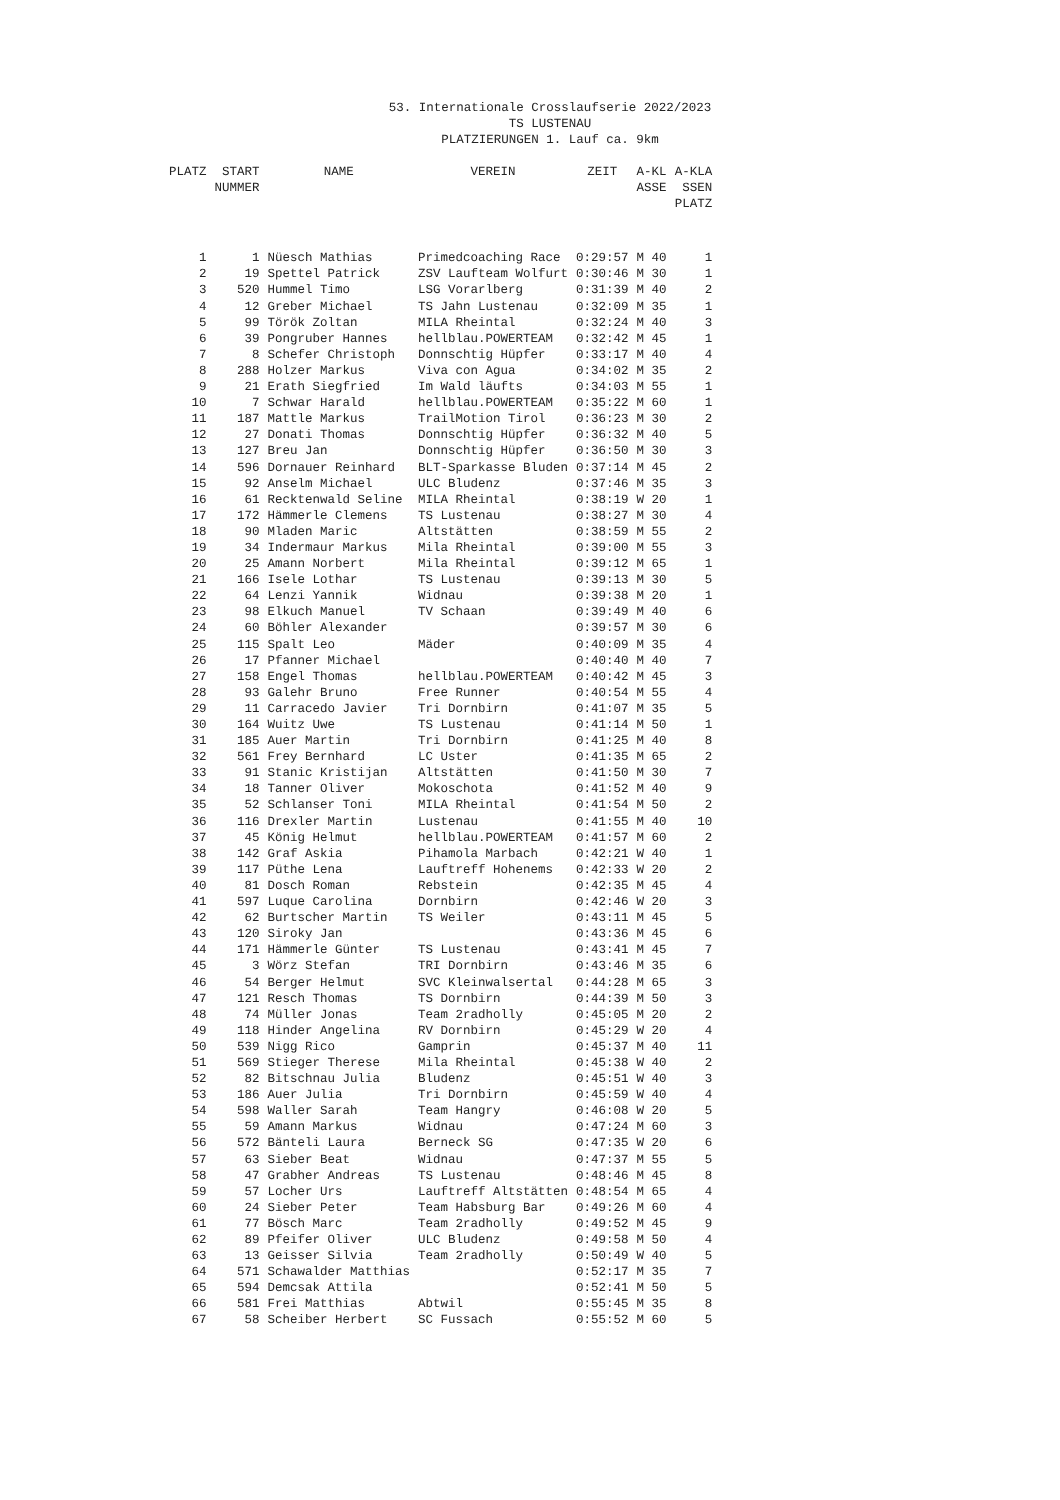53. Internationale Crosslaufserie 2022/2023
TS LUSTENAU
PLATZIERUNGEN 1. Lauf ca. 9km
| PLATZ | START NUMMER | NAME | VEREIN | ZEIT | A-KL ASSE | A-KLA SSEN PLATZ |
| --- | --- | --- | --- | --- | --- | --- |
| 1 | 1 | Nüesch Mathias | Primedcoaching Race | 0:29:57 | M 40 | 1 |
| 2 | 19 | Spettel Patrick | ZSV Laufteam Wolfurt | 0:30:46 | M 30 | 1 |
| 3 | 520 | Hummel Timo | LSG Vorarlberg | 0:31:39 | M 40 | 2 |
| 4 | 12 | Greber Michael | TS Jahn Lustenau | 0:32:09 | M 35 | 1 |
| 5 | 99 | Török Zoltan | MILA Rheintal | 0:32:24 | M 40 | 3 |
| 6 | 39 | Pongruber Hannes | hellblau.POWERTEAM | 0:32:42 | M 45 | 1 |
| 7 | 8 | Schefer Christoph | Donnschtig Hüpfer | 0:33:17 | M 40 | 4 |
| 8 | 288 | Holzer Markus | Viva con Agua | 0:34:02 | M 35 | 2 |
| 9 | 21 | Erath Siegfried | Im Wald läufts | 0:34:03 | M 55 | 1 |
| 10 | 7 | Schwar Harald | hellblau.POWERTEAM | 0:35:22 | M 60 | 1 |
| 11 | 187 | Mattle Markus | TrailMotion Tirol | 0:36:23 | M 30 | 2 |
| 12 | 27 | Donati Thomas | Donnschtig Hüpfer | 0:36:32 | M 40 | 5 |
| 13 | 127 | Breu Jan | Donnschtig Hüpfer | 0:36:50 | M 30 | 3 |
| 14 | 596 | Dornauer Reinhard | BLT-Sparkasse Bluden | 0:37:14 | M 45 | 2 |
| 15 | 92 | Anselm Michael | ULC Bludenz | 0:37:46 | M 35 | 3 |
| 16 | 61 | Recktenwald Seline | MILA Rheintal | 0:38:19 | W 20 | 1 |
| 17 | 172 | Hämmerle Clemens | TS Lustenau | 0:38:27 | M 30 | 4 |
| 18 | 90 | Mladen Maric | Altstätten | 0:38:59 | M 55 | 2 |
| 19 | 34 | Indermaur Markus | Mila Rheintal | 0:39:00 | M 55 | 3 |
| 20 | 25 | Amann Norbert | Mila Rheintal | 0:39:12 | M 65 | 1 |
| 21 | 166 | Isele Lothar | TS Lustenau | 0:39:13 | M 30 | 5 |
| 22 | 64 | Lenzi Yannik | Widnau | 0:39:38 | M 20 | 1 |
| 23 | 98 | Elkuch Manuel | TV Schaan | 0:39:49 | M 40 | 6 |
| 24 | 60 | Böhler Alexander | | 0:39:57 | M 30 | 6 |
| 25 | 115 | Spalt Leo | Mäder | 0:40:09 | M 35 | 4 |
| 26 | 17 | Pfanner Michael | | 0:40:40 | M 40 | 7 |
| 27 | 158 | Engel Thomas | hellblau.POWERTEAM | 0:40:42 | M 45 | 3 |
| 28 | 93 | Galehr Bruno | Free Runner | 0:40:54 | M 55 | 4 |
| 29 | 11 | Carracedo Javier | Tri Dornbirn | 0:41:07 | M 35 | 5 |
| 30 | 164 | Wuitz Uwe | TS Lustenau | 0:41:14 | M 50 | 1 |
| 31 | 185 | Auer Martin | Tri Dornbirn | 0:41:25 | M 40 | 8 |
| 32 | 561 | Frey Bernhard | LC Uster | 0:41:35 | M 65 | 2 |
| 33 | 91 | Stanic Kristijan | Altstätten | 0:41:50 | M 30 | 7 |
| 34 | 18 | Tanner Oliver | Mokoschota | 0:41:52 | M 40 | 9 |
| 35 | 52 | Schlanser Toni | MILA Rheintal | 0:41:54 | M 50 | 2 |
| 36 | 116 | Drexler Martin | Lustenau | 0:41:55 | M 40 | 10 |
| 37 | 45 | König Helmut | hellblau.POWERTEAM | 0:41:57 | M 60 | 2 |
| 38 | 142 | Graf Askia | Pihamola Marbach | 0:42:21 | W 40 | 1 |
| 39 | 117 | Püthe Lena | Lauftreff Hohenems | 0:42:33 | W 20 | 2 |
| 40 | 81 | Dosch Roman | Rebstein | 0:42:35 | M 45 | 4 |
| 41 | 597 | Luque Carolina | Dornbirn | 0:42:46 | W 20 | 3 |
| 42 | 62 | Burtscher Martin | TS Weiler | 0:43:11 | M 45 | 5 |
| 43 | 120 | Siroky Jan | | 0:43:36 | M 45 | 6 |
| 44 | 171 | Hämmerle Günter | TS Lustenau | 0:43:41 | M 45 | 7 |
| 45 | 3 | Wörz Stefan | TRI Dornbirn | 0:43:46 | M 35 | 6 |
| 46 | 54 | Berger Helmut | SVC Kleinwalsertal | 0:44:28 | M 65 | 3 |
| 47 | 121 | Resch Thomas | TS Dornbirn | 0:44:39 | M 50 | 3 |
| 48 | 74 | Müller Jonas | Team 2radholly | 0:45:05 | M 20 | 2 |
| 49 | 118 | Hinder Angelina | RV Dornbirn | 0:45:29 | W 20 | 4 |
| 50 | 539 | Nigg Rico | Gamprin | 0:45:37 | M 40 | 11 |
| 51 | 569 | Stieger Therese | Mila Rheintal | 0:45:38 | W 40 | 2 |
| 52 | 82 | Bitschnau Julia | Bludenz | 0:45:51 | W 40 | 3 |
| 53 | 186 | Auer Julia | Tri Dornbirn | 0:45:59 | W 40 | 4 |
| 54 | 598 | Waller Sarah | Team Hangry | 0:46:08 | W 20 | 5 |
| 55 | 59 | Amann Markus | Widnau | 0:47:24 | M 60 | 3 |
| 56 | 572 | Bänteli Laura | Berneck SG | 0:47:35 | W 20 | 6 |
| 57 | 63 | Sieber Beat | Widnau | 0:47:37 | M 55 | 5 |
| 58 | 47 | Grabher Andreas | TS Lustenau | 0:48:46 | M 45 | 8 |
| 59 | 57 | Locher Urs | Lauftreff Altstätten | 0:48:54 | M 65 | 4 |
| 60 | 24 | Sieber Peter | Team Habsburg Bar | 0:49:26 | M 60 | 4 |
| 61 | 77 | Bösch Marc | Team 2radholly | 0:49:52 | M 45 | 9 |
| 62 | 89 | Pfeifer Oliver | ULC Bludenz | 0:49:58 | M 50 | 4 |
| 63 | 13 | Geisser Silvia | Team 2radholly | 0:50:49 | W 40 | 5 |
| 64 | 571 | Schawalder Matthias | | 0:52:17 | M 35 | 7 |
| 65 | 594 | Demcsak Attila | | 0:52:41 | M 50 | 5 |
| 66 | 581 | Frei Matthias | Abtwil | 0:55:45 | M 35 | 8 |
| 67 | 58 | Scheiber Herbert | SC Fussach | 0:55:52 | M 60 | 5 |